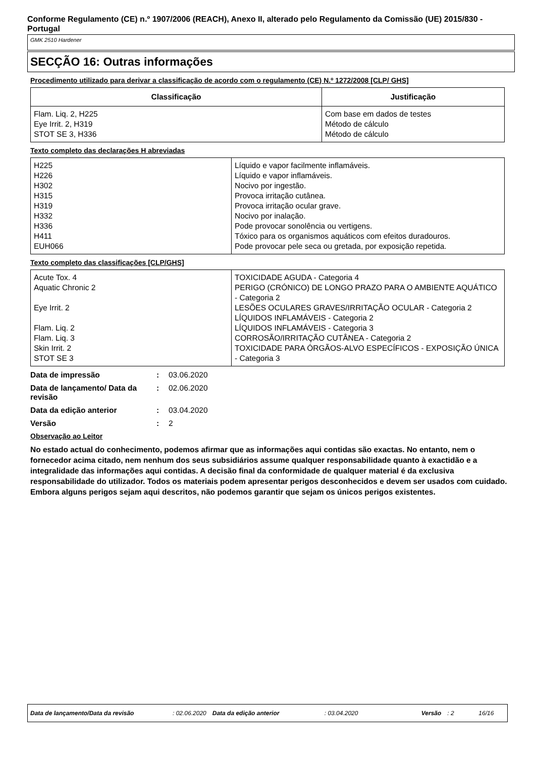Conforme Regulamento (CE) n.º 1907/2006 (REACH), Anexo II, alterado pelo Regulamento da Comissão (UE) 2015/830 - Portugal
GMK 2510 Hardener
SECÇÃO 16: Outras informações
Procedimento utilizado para derivar a classificação de acordo com o regulamento (CE) N.º 1272/2008 [CLP/ GHS]
| Classificação | Justificação |
| --- | --- |
| Flam. Liq. 2, H225 Eye Irrit. 2, H319 STOT SE 3, H336 | Com base em dados de testes Método de cálculo Método de cálculo |
Texto completo das declarações H abreviadas
| H225 H226 H302 H315 H319 H332 H336 H411 EUH066 | Líquido e vapor facilmente inflamáveis. Líquido e vapor inflamáveis. Nocivo por ingestão. Provoca irritação cutânea. Provoca irritação ocular grave. Nocivo por inalação. Pode provocar sonolência ou vertigens. Tóxico para os organismos aquáticos com efeitos duradouros. Pode provocar pele seca ou gretada, por exposição repetida. |
Texto completo das classificações [CLP/GHS]
| Acute Tox. 4 Aquatic Chronic 2 Eye Irrit. 2 Flam. Liq. 2 Flam. Liq. 3 Skin Irrit. 2 STOT SE 3 | TOXICIDADE AGUDA - Categoria 4 PERIGO (CRÓNICO) DE LONGO PRAZO PARA O AMBIENTE AQUÁTICO - Categoria 2 LESÕES OCULARES GRAVES/IRRITAÇÃO OCULAR - Categoria 2 LÍQUIDOS INFLAMÁVEIS - Categoria 2 LÍQUIDOS INFLAMÁVEIS - Categoria 3 CORROSÃO/IRRITAÇÃO CUTÂNEA - Categoria 2 TOXICIDADE PARA ÓRGÃOS-ALVO ESPECÍFICOS - EXPOSIÇÃO ÚNICA - Categoria 3 |
Data de impressão: 03.06.2020
Data de lançamento/ Data da revisão: 02.06.2020
Data da edição anterior: 03.04.2020
Versão: 2
Observação ao Leitor
No estado actual do conhecimento, podemos afirmar que as informações aqui contidas são exactas. No entanto, nem o fornecedor acima citado, nem nenhum dos seus subsidiários assume qualquer responsabilidade quanto à exactidão e a integralidade das informações aqui contidas. A decisão final da conformidade de qualquer material é da exclusiva responsabilidade do utilizador. Todos os materiais podem apresentar perigos desconhecidos e devem ser usados com cuidado. Embora alguns perigos sejam aqui descritos, não podemos garantir que sejam os únicos perigos existentes.
Data de lançamento/Data da revisão: 02.06.2020 Data da edição anterior: 03.04.2020 Versão: 2 16/16